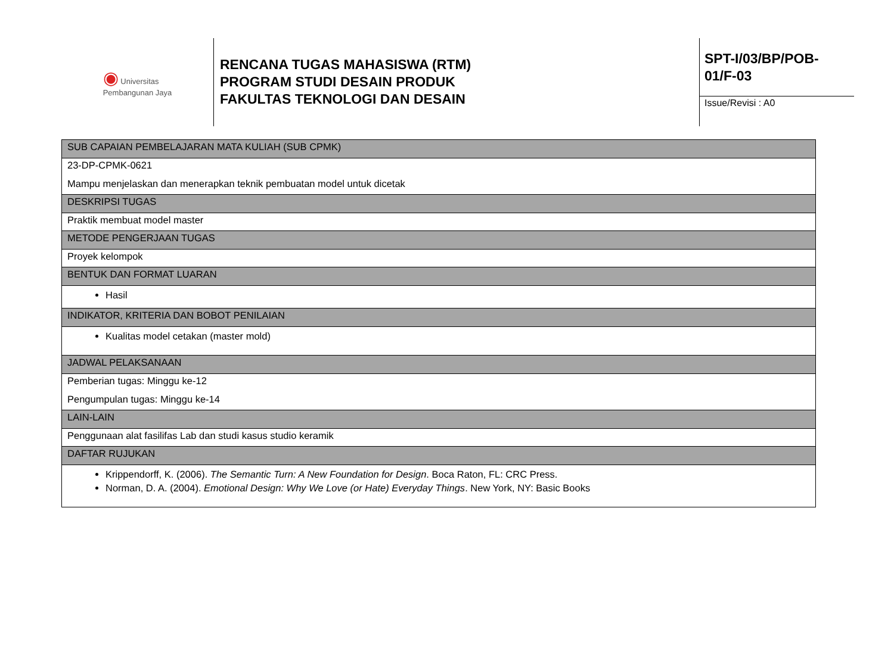◉ Universitas
Pembangunan Jaya
RENCANA TUGAS MAHASISWA (RTM)
PROGRAM STUDI DESAIN PRODUK
FAKULTAS TEKNOLOGI DAN DESAIN
SPT-I/03/BP/POB-01/F-03
Issue/Revisi : A0
| SUB CAPAIAN PEMBELAJARAN MATA KULIAH (SUB CPMK) |
| 23-DP-CPMK-0621 Mampu menjelaskan dan menerapkan teknik pembuatan model untuk dicetak |
| DESKRIPSI TUGAS |
| Praktik membuat model master |
| METODE PENGERJAAN TUGAS |
| Proyek kelompok |
| BENTUK DAN FORMAT LUARAN |
| Hasil |
| INDIKATOR, KRITERIA DAN BOBOT PENILAIAN |
| Kualitas model cetakan (master mold) |
| JADWAL PELAKSANAAN |
| Pemberian tugas: Minggu ke-12 Pengumpulan tugas: Minggu ke-14 |
| LAIN-LAIN |
| Penggunaan alat fasilifas Lab dan studi kasus studio keramik |
| DAFTAR RUJUKAN |
| Krippendorff, K. (2006). The Semantic Turn: A New Foundation for Design . Boca Raton, FL: CRC Press. Norman, D. A. (2004). Emotional Design: Why We Love (or Hate) Everyday Things . New York, NY: Basic Books |